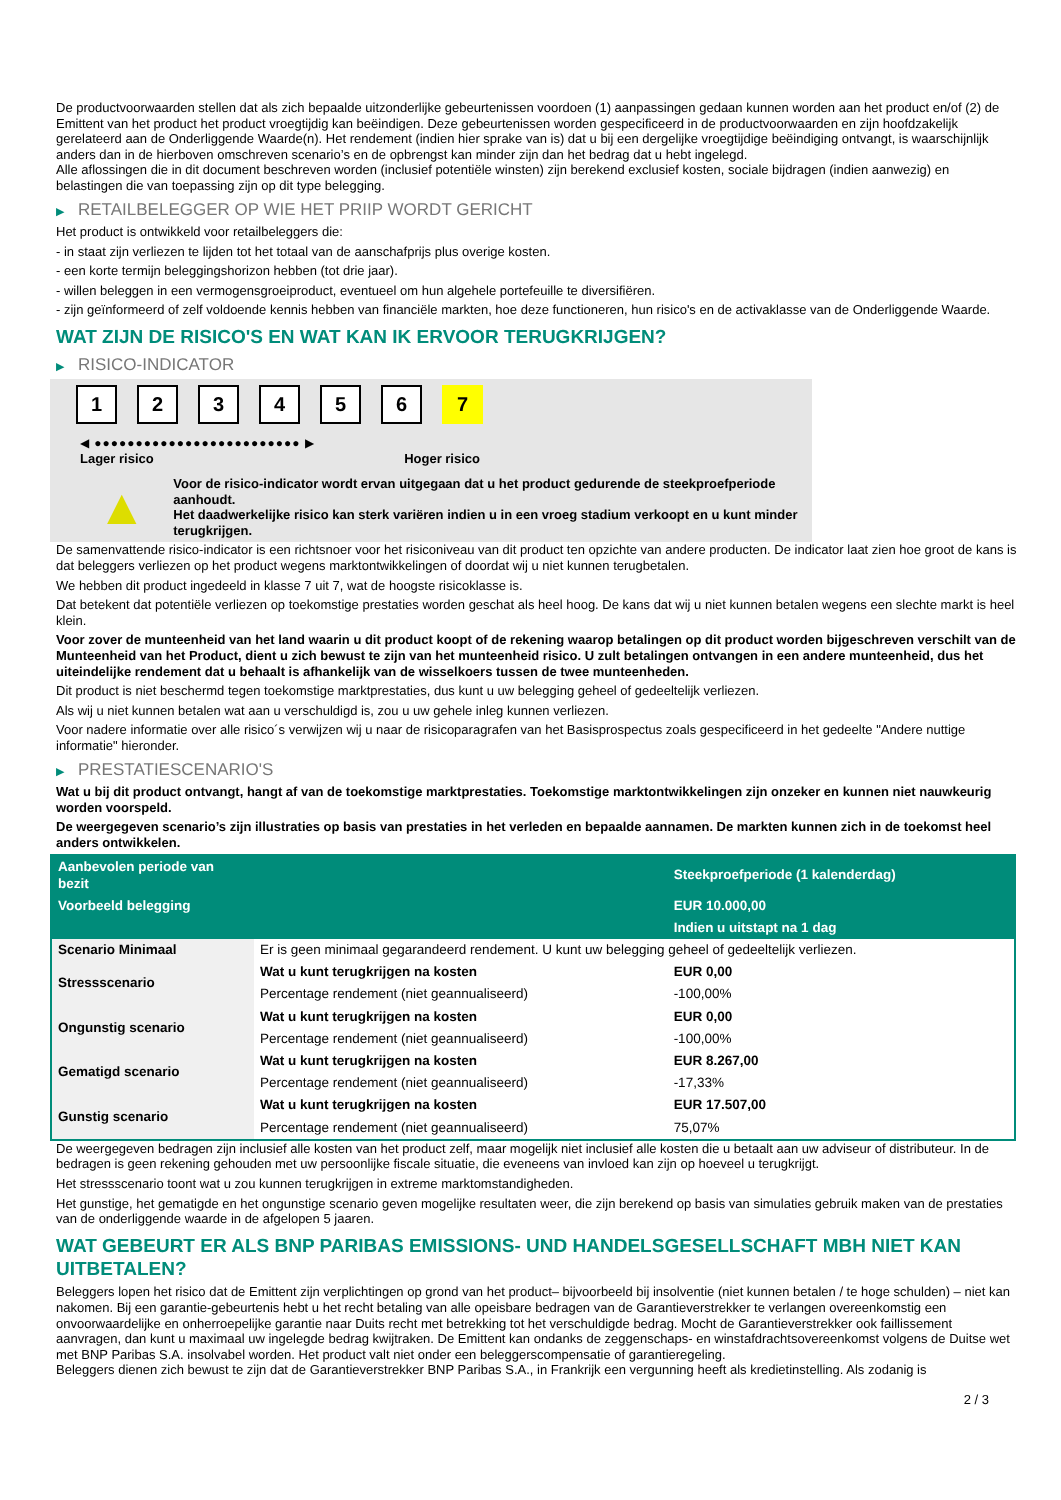De productvoorwaarden stellen dat als zich bepaalde uitzonderlijke gebeurtenissen voordoen (1) aanpassingen gedaan kunnen worden aan het product en/of (2) de Emittent van het product het product vroegtijdig kan beëindigen. Deze gebeurtenissen worden gespecificeerd in de productvoorwaarden en zijn hoofdzakelijk gerelateerd aan de Onderliggende Waarde(n). Het rendement (indien hier sprake van is) dat u bij een dergelijke vroegtijdige beëindiging ontvangt, is waarschijnlijk anders dan in de hierboven omschreven scenario’s en de opbrengst kan minder zijn dan het bedrag dat u hebt ingelegd.
Alle aflossingen die in dit document beschreven worden (inclusief potentiële winsten) zijn berekend exclusief kosten, sociale bijdragen (indien aanwezig) en belastingen die van toepassing zijn op dit type belegging.
▶ RETAILBELEGGER OP WIE HET PRIIP WORDT GERICHT
Het product is ontwikkeld voor retailbeleggers die:
- in staat zijn verliezen te lijden tot het totaal van de aanschafprijs plus overige kosten.
- een korte termijn beleggingshorizon hebben (tot drie jaar).
- willen beleggen in een vermogensgroeiproduct, eventueel om hun algehele portefeuille te diversifiëren.
- zijn geïnformeerd of zelf voldoende kennis hebben van financiële markten, hoe deze functioneren, hun risico's en de activaklasse van de Onderliggende Waarde.
WAT ZIJN DE RISICO'S EN WAT KAN IK ERVOOR TERUGKRIJGEN?
▶ RISICO-INDICATOR
1 2 3 4 5 6 7
◀ ●●●●●●●●●●●●●●●●●●●●●●●●● ▶
Lager risico Hoger risico
▲
Voor de risico-indicator wordt ervan uitgegaan dat u het product gedurende de steekproefperiode aanhoudt.
Het daadwerkelijke risico kan sterk variëren indien u in een vroeg stadium verkoopt en u kunt minder terugkrijgen.
De samenvattende risico-indicator is een richtsnoer voor het risiconiveau van dit product ten opzichte van andere producten. De indicator laat zien hoe groot de kans is dat beleggers verliezen op het product wegens marktontwikkelingen of doordat wij u niet kunnen terugbetalen.
We hebben dit product ingedeeld in klasse 7 uit 7, wat de hoogste risicoklasse is.
Dat betekent dat potentiële verliezen op toekomstige prestaties worden geschat als heel hoog. De kans dat wij u niet kunnen betalen wegens een slechte markt is heel klein.
Voor zover de munteenheid van het land waarin u dit product koopt of de rekening waarop betalingen op dit product worden bijgeschreven verschilt van de Munteenheid van het Product, dient u zich bewust te zijn van het munteenheid risico. U zult betalingen ontvangen in een andere munteenheid, dus het uiteindelijke rendement dat u behaalt is afhankelijk van de wisselkoers tussen de twee munteenheden.
Dit product is niet beschermd tegen toekomstige marktprestaties, dus kunt u uw belegging geheel of gedeeltelijk verliezen.
Als wij u niet kunnen betalen wat aan u verschuldigd is, zou u uw gehele inleg kunnen verliezen.
Voor nadere informatie over alle risico´s verwijzen wij u naar de risicoparagrafen van het Basisprospectus zoals gespecificeerd in het gedeelte "Andere nuttige informatie" hieronder.
▶ PRESTATIESCENARIO'S
Wat u bij dit product ontvangt, hangt af van de toekomstige marktprestaties. Toekomstige marktontwikkelingen zijn onzeker en kunnen niet nauwkeurig worden voorspeld.
De weergegeven scenario’s zijn illustraties op basis van prestaties in het verleden en bepaalde aannamen. De markten kunnen zich in de toekomst heel anders ontwikkelen.
| Aanbevolen periode van bezit | | Steekproefperiode (1 kalenderdag) |
| --- | --- | --- |
| Voorbeeld belegging | | EUR 10.000,00 |
| | | Indien u uitstapt na 1 dag |
| Scenario Minimaal | Er is geen minimaal gegarandeerd rendement. U kunt uw belegging geheel of gedeeltelijk verliezen. | |
| Stressscenario | Wat u kunt terugkrijgen na kosten | EUR 0,00 |
| | Percentage rendement (niet geannualiseerd) | -100,00% |
| Ongunstig scenario | Wat u kunt terugkrijgen na kosten | EUR 0,00 |
| | Percentage rendement (niet geannualiseerd) | -100,00% |
| Gematigd scenario | Wat u kunt terugkrijgen na kosten | EUR 8.267,00 |
| | Percentage rendement (niet geannualiseerd) | -17,33% |
| Gunstig scenario | Wat u kunt terugkrijgen na kosten | EUR 17.507,00 |
| | Percentage rendement (niet geannualiseerd) | 75,07% |
De weergegeven bedragen zijn inclusief alle kosten van het product zelf, maar mogelijk niet inclusief alle kosten die u betaalt aan uw adviseur of distributeur. In de bedragen is geen rekening gehouden met uw persoonlijke fiscale situatie, die eveneens van invloed kan zijn op hoeveel u terugkrijgt.
Het stressscenario toont wat u zou kunnen terugkrijgen in extreme marktomstandigheden.
Het gunstige, het gematigde en het ongunstige scenario geven mogelijke resultaten weer, die zijn berekend op basis van simulaties gebruik maken van de prestaties van de onderliggende waarde in de afgelopen 5 jaaren.
WAT GEBEURT ER ALS BNP PARIBAS EMISSIONS- UND HANDELSGESELLSCHAFT MBH NIET KAN UITBETALEN?
Beleggers lopen het risico dat de Emittent zijn verplichtingen op grond van het product– bijvoorbeeld bij insolventie (niet kunnen betalen / te hoge schulden) – niet kan nakomen. Bij een garantie-gebeurtenis hebt u het recht betaling van alle opeisbare bedragen van de Garantieverstrekker te verlangen overeenkomstig een onvoorwaardelijke en onherroepelijke garantie naar Duits recht met betrekking tot het verschuldigde bedrag. Mocht de Garantieverstrekker ook faillissement aanvragen, dan kunt u maximaal uw ingelegde bedrag kwijtraken. De Emittent kan ondanks de zeggenschaps- en winstafdrachtsovereenkomst volgens de Duitse wet met BNP Paribas S.A. insolvabel worden. Het product valt niet onder een beleggerscompensatie of garantieregeling.
Beleggers dienen zich bewust te zijn dat de Garantieverstrekker BNP Paribas S.A., in Frankrijk een vergunning heeft als kredietinstelling. Als zodanig is
2 / 3